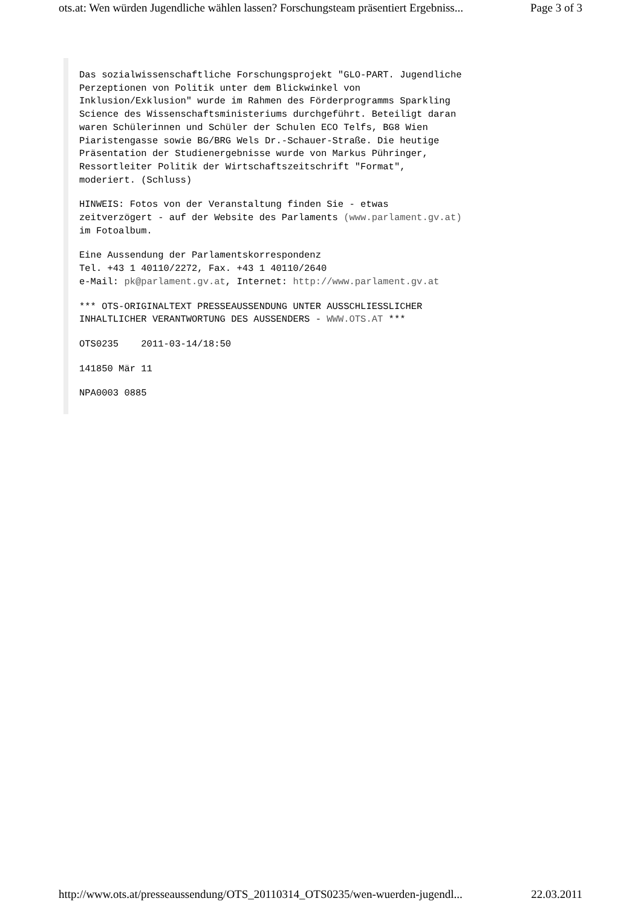ots.at: Wen würden Jugendliche wählen lassen? Forschungsteam präsentiert Ergebniss... Page 3 of 3
Das sozialwissenschaftliche Forschungsprojekt "GLO-PART. Jugendliche
Perzeptionen von Politik unter dem Blickwinkel von
Inklusion/Exklusion" wurde im Rahmen des Förderprogramms Sparkling
Science des Wissenschaftsministeriums durchgeführt. Beteiligt daran
waren Schülerinnen und Schüler der Schulen ECO Telfs, BG8 Wien
Piaristengasse sowie BG/BRG Wels Dr.-Schauer-Straße. Die heutige
Präsentation der Studienergebnisse wurde von Markus Pühringer,
Ressortleiter Politik der Wirtschaftszeitschrift "Format",
moderiert. (Schluss)
HINWEIS: Fotos von der Veranstaltung finden Sie - etwas
zeitverzögert - auf der Website des Parlaments (www.parlament.gv.at)
im Fotoalbum.
Eine Aussendung der Parlamentskorrespondenz
Tel. +43 1 40110/2272, Fax. +43 1 40110/2640
e-Mail: pk@parlament.gv.at, Internet: http://www.parlament.gv.at
*** OTS-ORIGINALTEXT PRESSEAUSSENDUNG UNTER AUSSCHLIESSLICHER
INHALTLICHER VERANTWORTUNG DES AUSSENDERS - WWW.OTS.AT ***
OTS0235 2011-03-14/18:50
141850 Mär 11
NPA0003 0885
http://www.ots.at/presseaussendung/OTS_20110314_OTS0235/wen-wuerden-jugendl... 22.03.2011